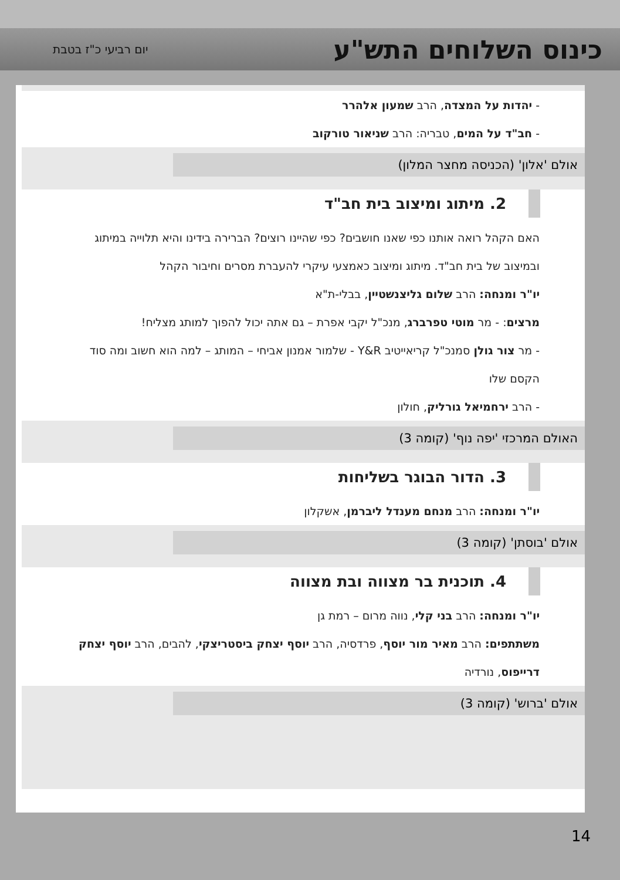כינוס השלוחים התש"ע
יום רביעי כ"ז בטבת
- יהדות על המצדה, הרב שמעון אלהרר
- חב"ד על המים, טבריה: הרב שניאור טורקוב
אולם 'אלון' (הכניסה מחצר המלון)
2. מיתוג ומיצוב בית חב"ד
האם הקהל רואה אותנו כפי שאנו חושבים? כפי שהיינו רוצים? הברירה בידינו והיא תלוייה במיתוג ובמיצוב של בית חב"ד. מיתוג ומיצוב כאמצעי עיקרי להעברת מסרים וחיבור הקהל
יו"ר ומנחה: הרב שלום גליצנשטיין, בבלי-ת"א
מרצים: - מר מוטי טפרברג, מנכ"ל יקבי אפרת – גם אתה יכול להפוך למותג מצליח!
- מר צור גולן סמנכ"ל קריאייטיב Y&R - שלמור אמנון אביחי – המותג – למה הוא חשוב ומה סוד הקסם שלו
- הרב ירחמיאל גורליק, חולון
האולם המרכזי 'יפה נוף' (קומה 3)
3. הדור הבוגר בשליחות
יו"ר ומנחה: הרב מנחם מענדל ליברמן, אשקלון
אולם 'בוסתן' (קומה 3)
4. תוכנית בר מצווה ובת מצווה
יו"ר ומנחה: הרב בני קלי, נווה מרום – רמת גן
משתתפים: הרב מאיר מור יוסף, פרדסיה, הרב יוסף יצחק ביסטריצקי, להבים, הרב יוסף יצחק דרייפוס, נורדיה
אולם 'ברוש' (קומה 3)
14